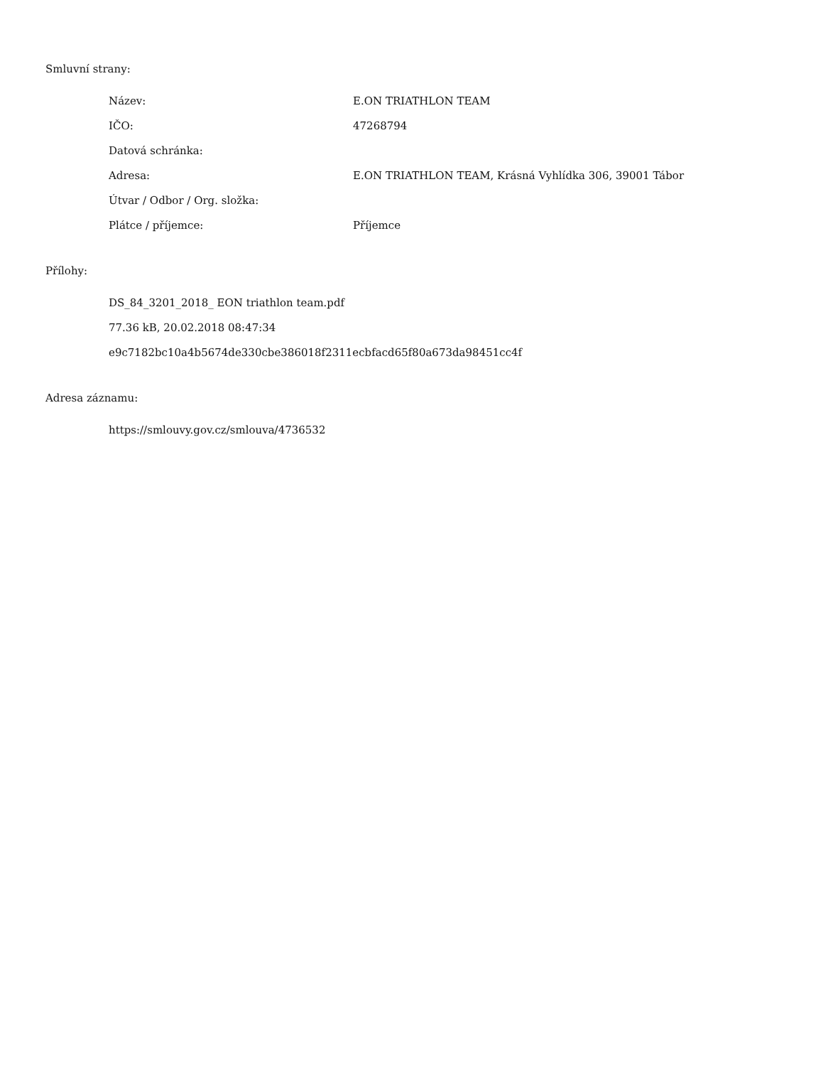Smluvní strany:
| Název: | E.ON TRIATHLON TEAM |
| IČO: | 47268794 |
| Datová schránka: | |
| Adresa: | E.ON TRIATHLON TEAM, Krásná Vyhlídka 306, 39001 Tábor |
| Útvar / Odbor / Org. složka: | |
| Plátce / příjemce: | Příjemce |
Přílohy:
DS_84_3201_2018_ EON triathlon team.pdf
77.36 kB, 20.02.2018 08:47:34
e9c7182bc10a4b5674de330cbe386018f2311ecbfacd65f80a673da98451cc4f
Adresa záznamu:
https://smlouvy.gov.cz/smlouva/4736532